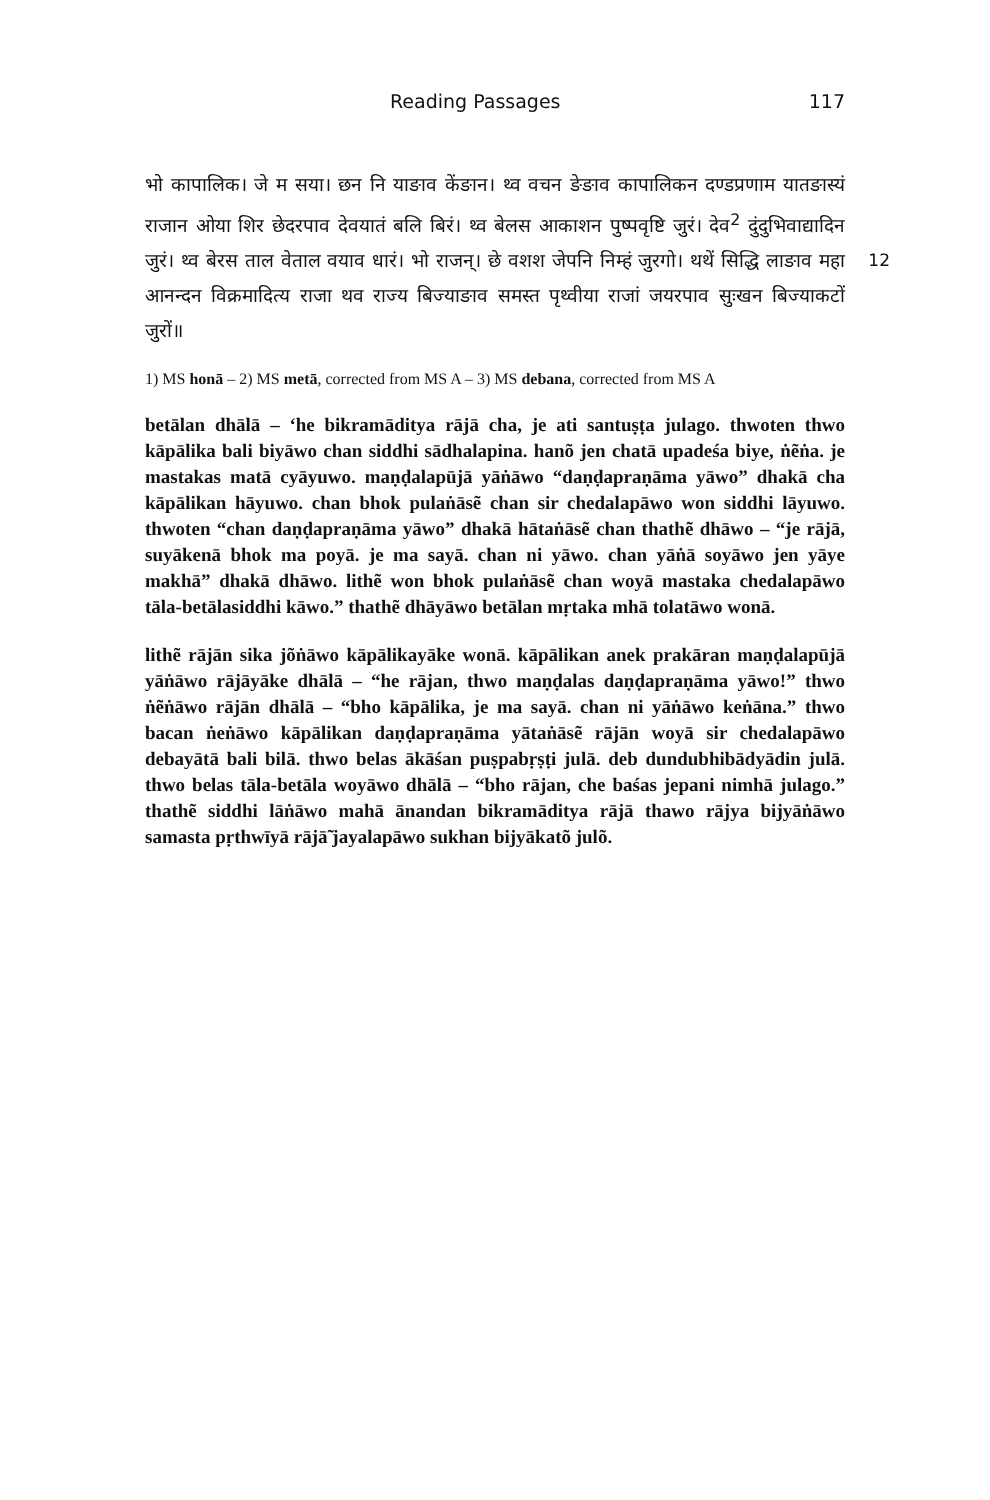Reading Passages 117
भो कापालिक। जे म सया। छन नि याङाव केंङान। थ्व वचन ङेङाव कापालिकन दण्डप्रणाम यातङास्यं राजान ओया शिर छेदरपाव देवयातं बलि बिरं। थ्व बेलस आकाशन पुष्पवृष्टि जुरं। देव<sup>2</sup> दुंदुभिवाद्यादिन जुरं। थ्व बेरस ताल वेताल वयाव धारं। भो राजन्। 12 छे वशश जेपनि निम्हं जुरगो। थथें सिद्धि लाङाव महा आनन्दन विक्रमादित्य राजा थव राज्य बिज्याङाव समस्त पृथ्वीया राजां जयरपाव सुःखन बिज्याकटों जुरों॥
1) MS honā – 2) MS metā, corrected from MS A – 3) MS debana, corrected from MS A
betālan dhālā – ‘he bikramāditya rājā cha, je ati santuṣṭa julago. thwoten thwo kāpālika bali biyāwo chan siddhi sādhalapina. hanõ jen chatā upadeśa biye, ṅẽṅa. je mastakas matā cyāyuwo. maṇḍalapūjā yāṅāwo “daṇḍapraṇāma yāwo” dhakā cha kāpālikan hāyuwo. chan bhok pulaṅāsẽ chan sir chedalapāwo won siddhi lāyuwo. thwoten “chan daṇḍapraṇāma yāwo” dhakā hātaṅāsẽ chan thathẽ dhāwo – “je rājā, suyākenā bhok ma poyā. je ma sayā. chan ni yāwo. chan yāṅā soyāwo jen yāye makhā” dhakā dhāwo. lithẽ won bhok pulaṅāsẽ chan woyā mastaka chedalapāwo tāla-betālasiddhi kāwo.” thathẽ dhāyāwo betālan mṛtaka mhā tolatāwo wonā.
lithẽ rājān sika jõṅāwo kāpālikayāke wonā. kāpālikan anek prakāran maṇḍalapūjā yāṅāwo rājāyāke dhālā – “he rājan, thwo maṇḍalas daṇḍapraṇāma yāwo!” thwo ṅẽṅāwo rājān dhālā – “bho kāpālika, je ma sayā. chan ni yāṅāwo keṅāna.” thwo bacan ṅeṅāwo kāpālikan daṇḍapraṇāma yātaṅāsẽ rājān woyā sir chedalapāwo debayātā bali bilā. thwo belas ākāśan puṣpabṛṣṭi julā. deb dundubhibādyādin julā. thwo belas tāla-betāla woyāwo dhālā – “bho rājan, che baśas jepani nimhā julago.” thathẽ siddhi lāṅāwo mahā ānandan bikramāditya rājā thawo rājya bijyāṅāwo samasta pṛthwīyā rājā̃ jayalapāwo sukhan bijyākatõ julõ.